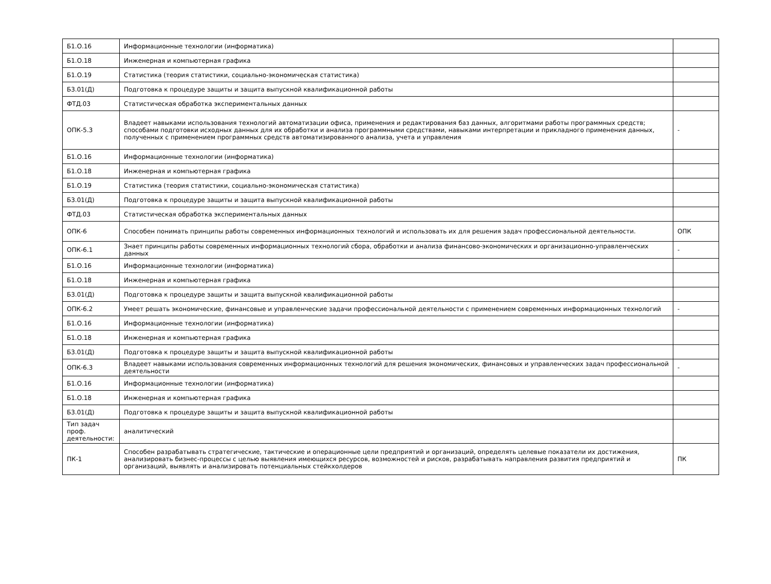| Б1.О.16 | Информационные технологии (информатика) | |
| Б1.О.18 | Инженерная и компьютерная графика | |
| Б1.О.19 | Статистика (теория статистики, социально-экономическая статистика) | |
| Б3.01(Д) | Подготовка к процедуре защиты и защита выпускной квалификационной работы | |
| ФТД.03 | Статистическая обработка экспериментальных данных | |
| ОПК-5.3 | Владеет навыками использования технологий автоматизации офиса, применения и редактирования баз данных, алгоритмами работы программных средств; способами подготовки исходных данных для их обработки и анализа программными средствами, навыками интерпретации и прикладного применения данных, полученных с применением программных средств автоматизированного анализа, учета и управления | - |
| Б1.О.16 | Информационные технологии (информатика) | |
| Б1.О.18 | Инженерная и компьютерная графика | |
| Б1.О.19 | Статистика (теория статистики, социально-экономическая статистика) | |
| Б3.01(Д) | Подготовка к процедуре защиты и защита выпускной квалификационной работы | |
| ФТД.03 | Статистическая обработка экспериментальных данных | |
| ОПК-6 | Способен понимать принципы работы современных информационных технологий и использовать их для решения задач профессиональной деятельности. | ОПК |
| ОПК-6.1 | Знает принципы работы современных информационных технологий сбора, обработки и анализа финансово-экономических и организационно-управленческих данных | - |
| Б1.О.16 | Информационные технологии (информатика) | |
| Б1.О.18 | Инженерная и компьютерная графика | |
| Б3.01(Д) | Подготовка к процедуре защиты и защита выпускной квалификационной работы | |
| ОПК-6.2 | Умеет решать экономические, финансовые и управленческие задачи профессиональной деятельности с применением современных информационных технологий | - |
| Б1.О.16 | Информационные технологии (информатика) | |
| Б1.О.18 | Инженерная и компьютерная графика | |
| Б3.01(Д) | Подготовка к процедуре защиты и защита выпускной квалификационной работы | |
| ОПК-6.3 | Владеет навыками использования современных информационных технологий для решения экономических, финансовых и управленческих задач профессиональной деятельности | - |
| Б1.О.16 | Информационные технологии (информатика) | |
| Б1.О.18 | Инженерная и компьютерная графика | |
| Б3.01(Д) | Подготовка к процедуре защиты и защита выпускной квалификационной работы | |
| Тип задач проф. деятельности: | аналитический | |
| ПК-1 | Способен разрабатывать стратегические, тактические и операционные цели предприятий и организаций, определять целевые показатели их достижения, анализировать бизнес-процессы с целью выявления имеющихся ресурсов, возможностей и рисков, разрабатывать направления развития предприятий и организаций, выявлять и анализировать потенциальных стейкхолдеров | ПК |